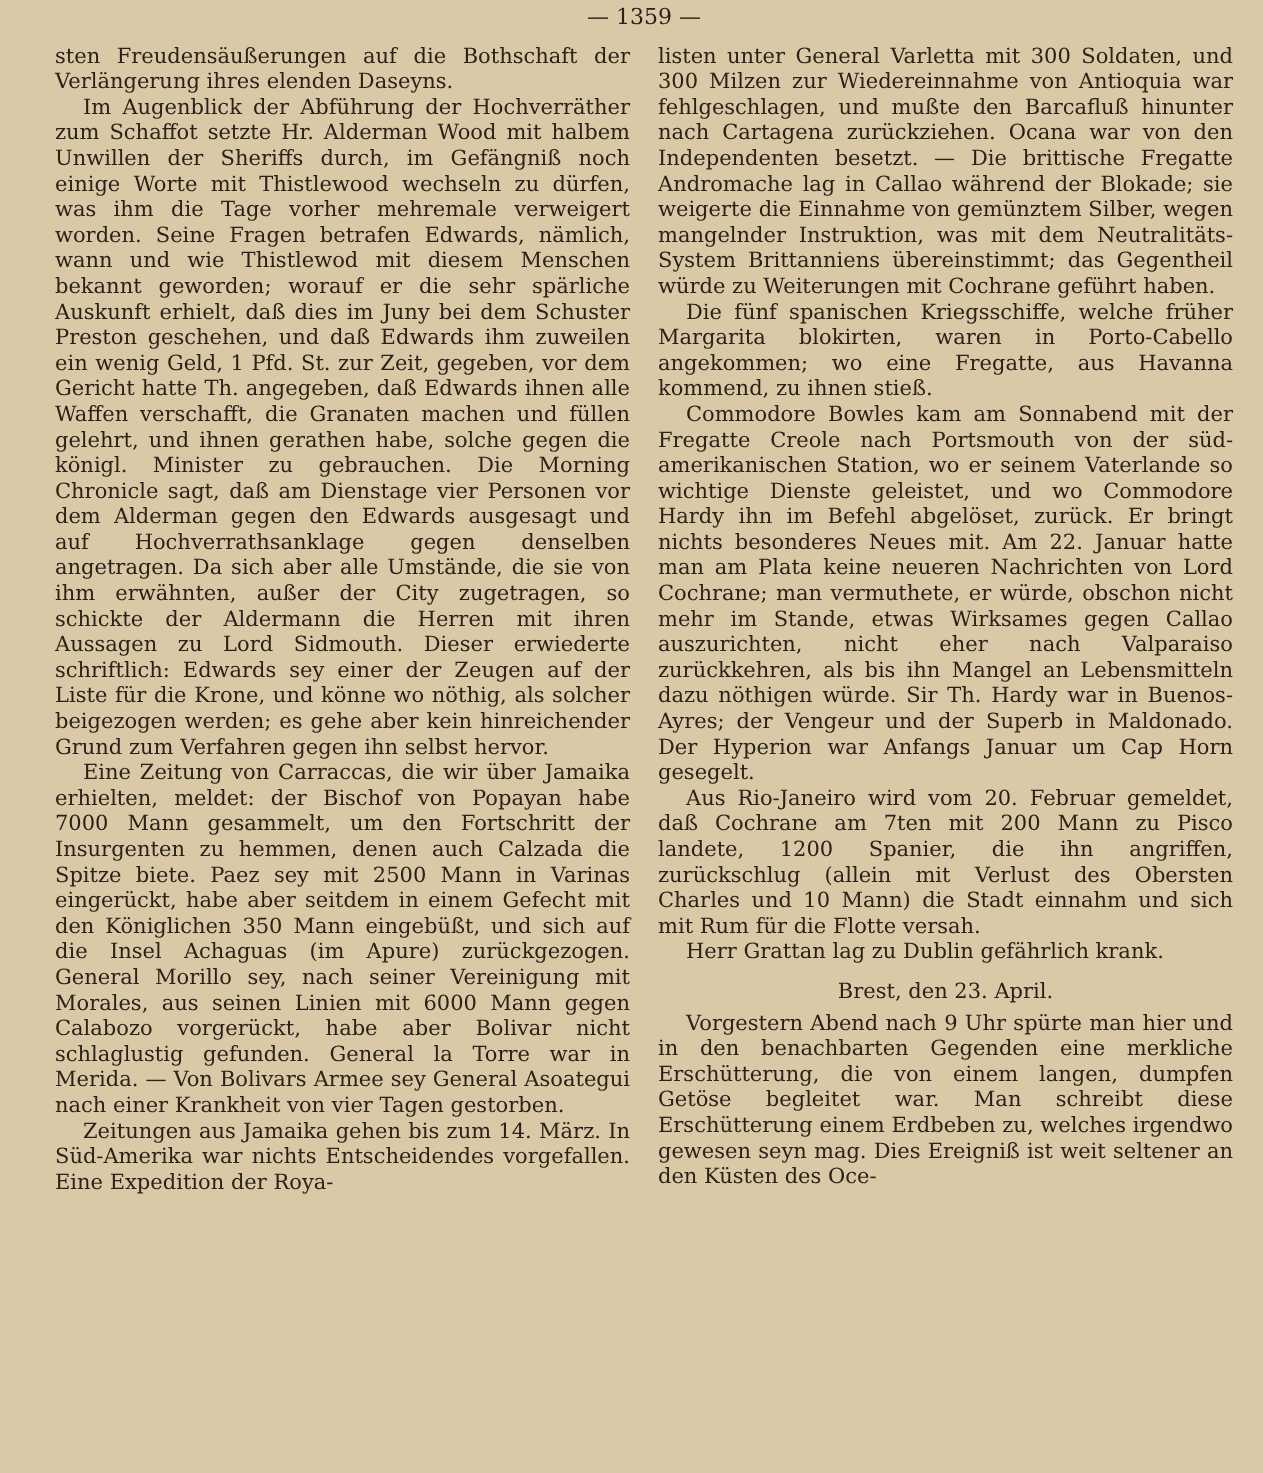— 1359 —
sten Freudensäußerungen auf die Bothschaft der Verlängerung ihres elenden Daseyns.
Im Augenblick der Abführung der Hochverräther zum Schaffot setzte Hr. Alderman Wood mit halbem Unwillen der Sheriffs durch, im Gefängniß noch einige Worte mit Thistlewood wechseln zu dürfen, was ihm die Tage vorher mehremale verweigert worden. Seine Fragen betrafen Edwards, nämlich, wann und wie Thistlewod mit diesem Menschen bekannt geworden; worauf er die sehr spärliche Auskunft erhielt, daß dies im Juny bei dem Schuster Preston geschehen, und daß Edwards ihm zuweilen ein wenig Geld, 1 Pfd. St. zur Zeit, gegeben, vor dem Gericht hatte Th. angegeben, daß Edwards ihnen alle Waffen verschafft, die Granaten machen und füllen gelehrt, und ihnen gerathen habe, solche gegen die königl. Minister zu gebrauchen. Die Morning Chronicle sagt, daß am Dienstage vier Personen vor dem Alderman gegen den Edwards ausgesagt und auf Hochverrathsanklage gegen denselben angetragen. Da sich aber alle Umstände, die sie von ihm erwähnten, außer der City zugetragen, so schickte der Aldermann die Herren mit ihren Aussagen zu Lord Sidmouth. Dieser erwiederte schriftlich: Edwards sey einer der Zeugen auf der Liste für die Krone, und könne wo nöthig, als solcher beigezogen werden; es gehe aber kein hinreichender Grund zum Verfahren gegen ihn selbst hervor.
Eine Zeitung von Carraccas, die wir über Jamaika erhielten, meldet: der Bischof von Popayan habe 7000 Mann gesammelt, um den Fortschritt der Insurgenten zu hemmen, denen auch Calzada die Spitze biete. Paez sey mit 2500 Mann in Varinas eingerückt, habe aber seitdem in einem Gefecht mit den Königlichen 350 Mann eingebüßt, und sich auf die Insel Achaguas (im Apure) zurückgezogen. General Morillo sey, nach seiner Vereinigung mit Morales, aus seinen Linien mit 6000 Mann gegen Calabozo vorgerückt, habe aber Bolivar nicht schlaglustig gefunden. General la Torre war in Merida. — Von Bolivars Armee sey General Asoategui nach einer Krankheit von vier Tagen gestorben.
Zeitungen aus Jamaika gehen bis zum 14. März. In Süd-Amerika war nichts Entscheidendes vorgefallen. Eine Expedition der Roya-
listen unter General Varletta mit 300 Soldaten, und 300 Milzen zur Wiedereinnahme von Antioquia war fehlgeschlagen, und mußte den Barcafluß hinunter nach Cartagena zurückziehen. Ocana war von den Independenten besetzt. — Die brittische Fregatte Andromache lag in Callao während der Blokade; sie weigerte die Einnahme von gemünztem Silber, wegen mangelnder Instruktion, was mit dem Neutralitäts-System Brittanniens übereinstimmt; das Gegentheil würde zu Weiterungen mit Cochrane geführt haben.
Die fünf spanischen Kriegsschiffe, welche früher Margarita blokirten, waren in Porto-Cabello angekommen; wo eine Fregatte, aus Havanna kommend, zu ihnen stieß.
Commodore Bowles kam am Sonnabend mit der Fregatte Creole nach Portsmouth von der süd-amerikanischen Station, wo er seinem Vaterlande so wichtige Dienste geleistet, und wo Commodore Hardy ihn im Befehl abgelöset, zurück. Er bringt nichts besonderes Neues mit. Am 22. Januar hatte man am Plata keine neueren Nachrichten von Lord Cochrane; man vermuthete, er würde, obschon nicht mehr im Stande, etwas Wirksames gegen Callao auszurichten, nicht eher nach Valparaiso zurückkehren, als bis ihn Mangel an Lebensmitteln dazu nöthigen würde. Sir Th. Hardy war in Buenos-Ayres; der Vengeur und der Superb in Maldonado. Der Hyperion war Anfangs Januar um Cap Horn gesegelt.
Aus Rio-Janeiro wird vom 20. Februar gemeldet, daß Cochrane am 7ten mit 200 Mann zu Pisco landete, 1200 Spanier, die ihn angriffen, zurückschlug (allein mit Verlust des Obersten Charles und 10 Mann) die Stadt einnahm und sich mit Rum für die Flotte versah.
Herr Grattan lag zu Dublin gefährlich krank.
Brest, den 23. April.
Vorgestern Abend nach 9 Uhr spürte man hier und in den benachbarten Gegenden eine merkliche Erschütterung, die von einem langen, dumpfen Getöse begleitet war. Man schreibt diese Erschütterung einem Erdbeben zu, welches irgendwo gewesen seyn mag. Dies Ereigniß ist weit seltener an den Küsten des Oce-